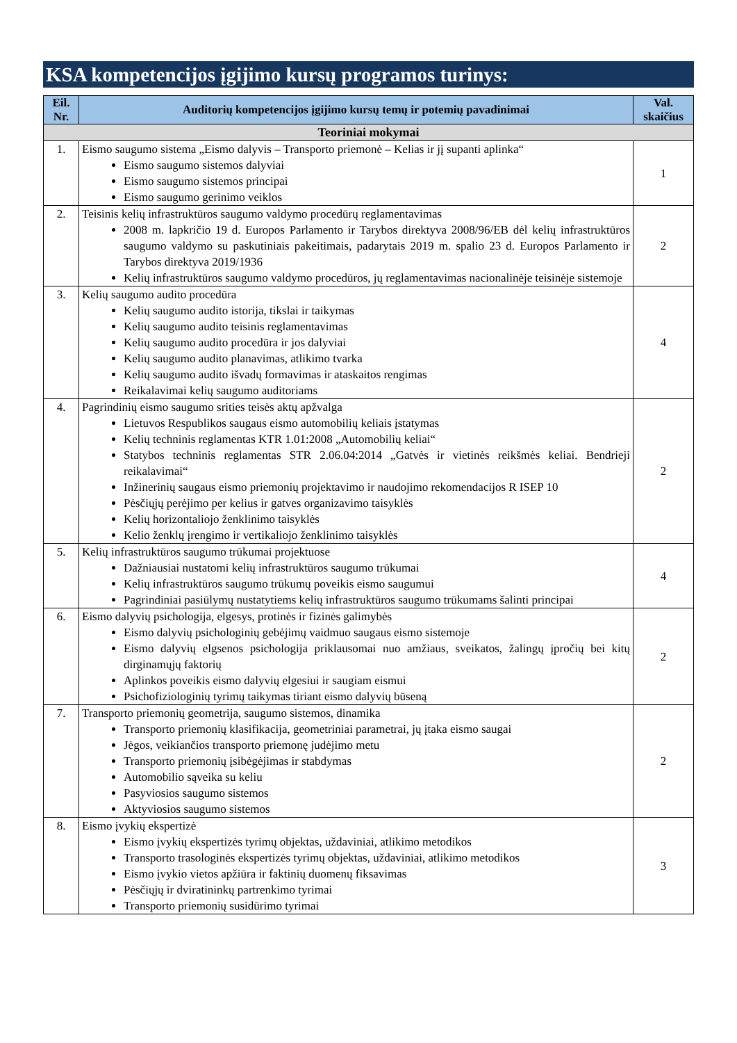KSA kompetencijos įgijimo kursų programos turinys:
| Eil. Nr. | Auditorių kompetencijos įgijimo kursų temų ir potemių pavadinimai | Val. skaičius |
| --- | --- | --- |
| Teoriniai mokymai | | |
| 1. | Eismo saugumo sistema „Eismo dalyvis – Transporto priemonė – Kelias ir jį supanti aplinka“ Eismo saugumo sistemos dalyviai Eismo saugumo sistemos principai Eismo saugumo gerinimo veiklos | 1 |
| 2. | Teisinis kelių infrastruktūros saugumo valdymo procedūrų reglamentavimas 2008 m. lapkričio 19 d. Europos Parlamento ir Tarybos direktyva 2008/96/EB dėl kelių infrastruktūros saugumo valdymo su paskutiniais pakeitimais, padarytais 2019 m. spalio 23 d. Europos Parlamento ir Tarybos direktyva 2019/1936 Kelių infrastruktūros saugumo valdymo procedūros, jų reglamentavimas nacionalinėje teisinėje sistemoje | 2 |
| 3. | Kelių saugumo audito procedūra Kelių saugumo audito istorija, tikslai ir taikymas Kelių saugumo audito teisinis reglamentavimas Kelių saugumo audito procedūra ir jos dalyviai Kelių saugumo audito planavimas, atlikimo tvarka Kelių saugumo audito išvadų formavimas ir ataskaitos rengimas Reikalavimai kelių saugumo auditoriams | 4 |
| 4. | Pagrindinių eismo saugumo srities teisės aktų apžvalga Lietuvos Respublikos saugaus eismo automobilių keliais įstatymas Kelių techninis reglamentas KTR 1.01:2008 „Automobilių keliai“ Statybos techninis reglamentas STR 2.06.04:2014 „Gatvės ir vietinės reikšmės keliai. Bendrieji reikalavimai“ Inžinerinių saugaus eismo priemonių projektavimo ir naudojimo rekomendacijos R ISEP 10 Pėsčiųjų perėjimo per kelius ir gatves organizavimo taisyklės Kelių horizontaliojo ženklinimo taisyklės Kelio ženklų įrengimo ir vertikaliojo ženklinimo taisyklės | 2 |
| 5. | Kelių infrastruktūros saugumo trūkumai projektuose Dažniausiai nustatomi kelių infrastruktūros saugumo trūkumai Kelių infrastruktūros saugumo trūkumų poveikis eismo saugumui Pagrindiniai pasiūlymų nustatytiems kelių infrastruktūros saugumo trūkumams šalinti principai | 4 |
| 6. | Eismo dalyvių psichologija, elgesys, protinės ir fizinės galimybės Eismo dalyvių psichologinių gebėjimų vaidmuo saugaus eismo sistemoje Eismo dalyvių elgsenos psichologija priklausomai nuo amžiaus, sveikatos, žalingų įpročių bei kitų dirginamųjų faktorių Aplinkos poveikis eismo dalyvių elgesiui ir saugiam eismui Psichofiziologinių tyrimų taikymas tiriant eismo dalyvių būseną | 2 |
| 7. | Transporto priemonių geometrija, saugumo sistemos, dinamika Transporto priemonių klasifikacija, geometriniai parametrai, jų įtaka eismo saugai Jėgos, veikiančios transporto priemonę judėjimo metu Transporto priemonių įsibėgėjimas ir stabdymas Automobilio sąveika su keliu Pasyviosios saugumo sistemos Aktyviosios saugumo sistemos | 2 |
| 8. | Eismo įvykių ekspertizė Eismo įvykių ekspertizės tyrimų objektas, uždaviniai, atlikimo metodikos Transporto trasologinės ekspertizės tyrimų objektas, uždaviniai, atlikimo metodikos Eismo įvykio vietos apžiūra ir faktinių duomenų fiksavimas Pėsčiųjų ir dviratininkų partrenkimo tyrimai Transporto priemonių susidūrimo tyrimai | 3 |